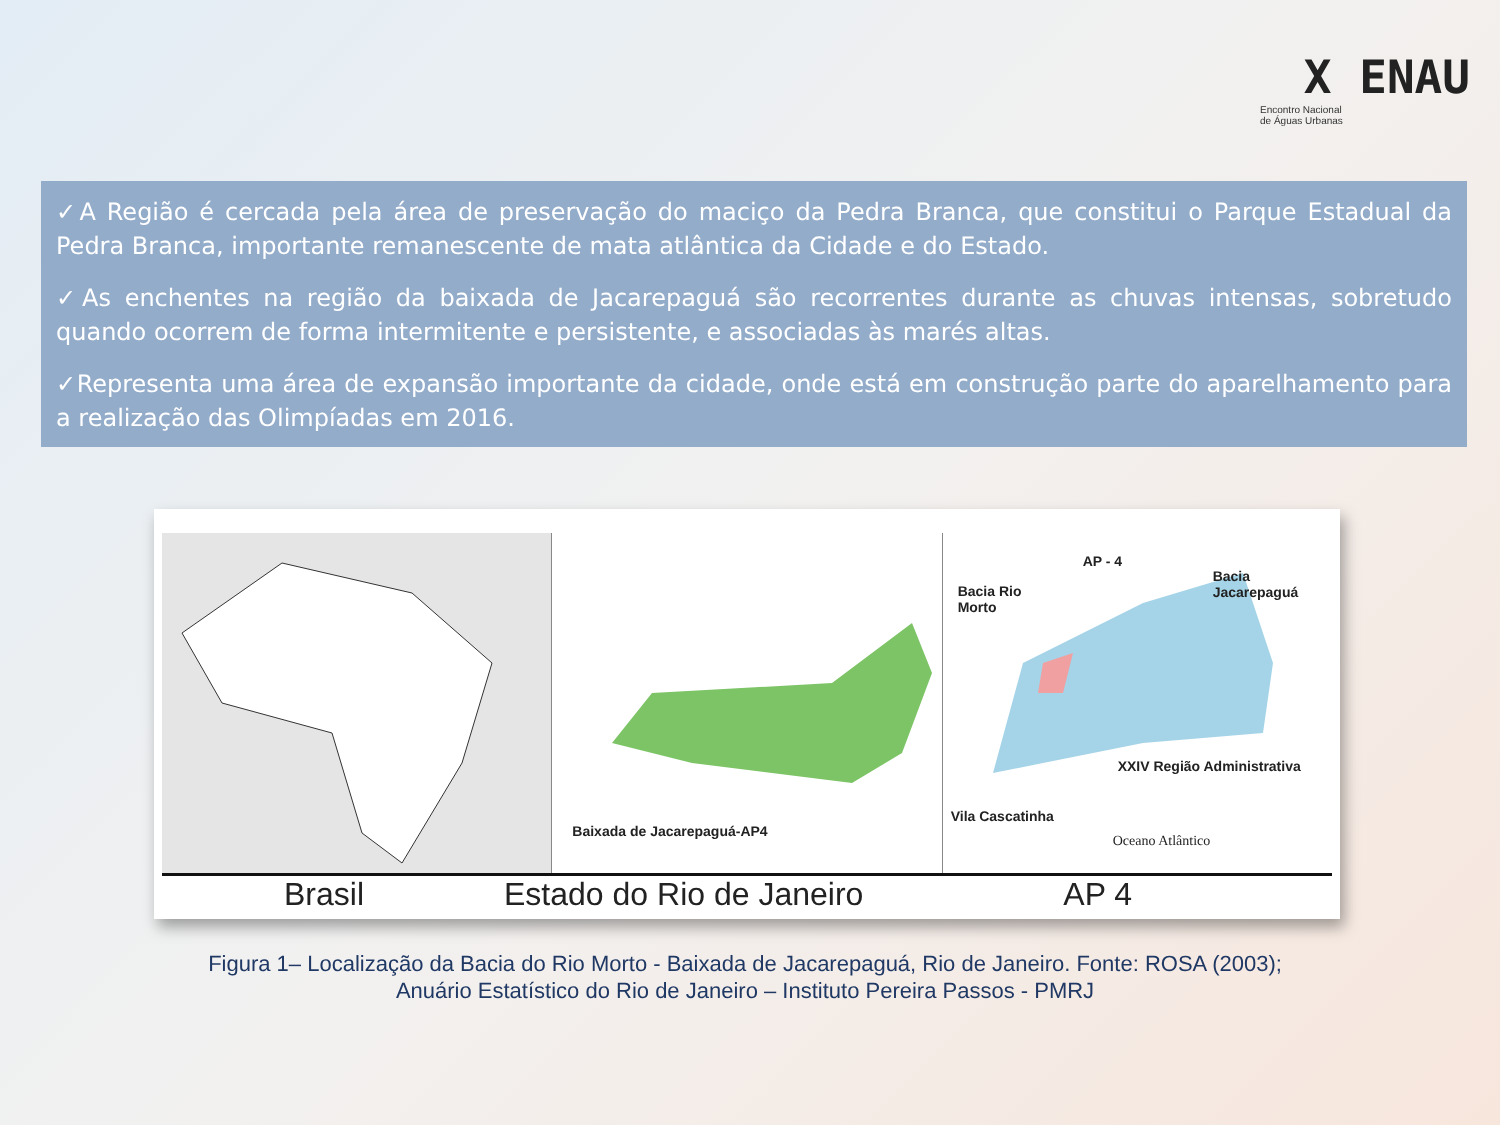X ENAU
Encontro Nacional
de Águas Urbanas
✓A Região é cercada pela área de preservação do maciço da Pedra Branca, que constitui o Parque Estadual da Pedra Branca, importante remanescente de mata atlântica da Cidade e do Estado.
✓As enchentes na região da baixada de Jacarepaguá são recorrentes durante as chuvas intensas, sobretudo quando ocorrem de forma intermitente e persistente, e associadas às marés altas.
✓Representa uma área de expansão importante da cidade, onde está em construção parte do aparelhamento para a realização das Olimpíadas em 2016.
Baixada de Jacarepaguá-AP4
AP - 4
Bacia Rio
Morto
Bacia Jacarepaguá
XXIV Região Administrativa
Vila Cascatinha
Oceano Atlântico
Brasil Estado do Rio de Janeiro AP 4
Figura 1– Localização da Bacia do Rio Morto - Baixada de Jacarepaguá, Rio de Janeiro. Fonte: ROSA (2003);
Anuário Estatístico do Rio de Janeiro – Instituto Pereira Passos - PMRJ